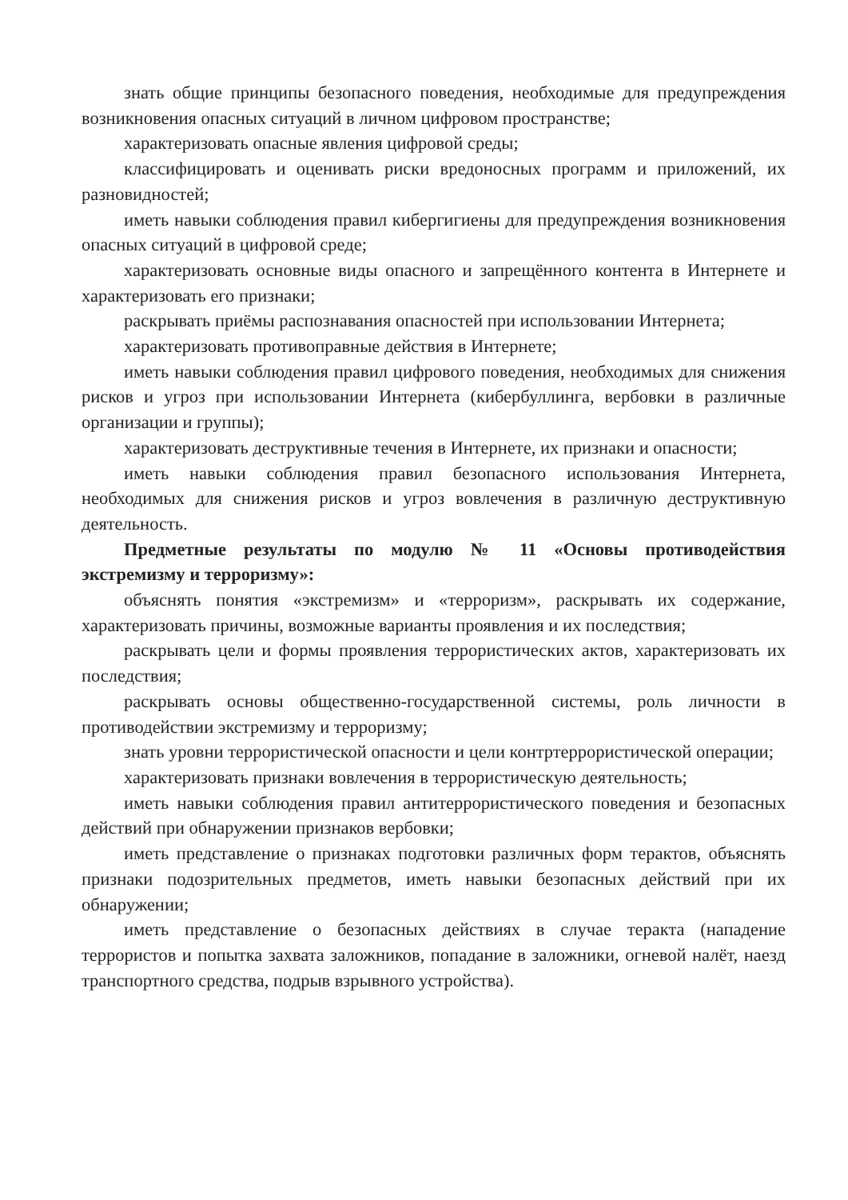знать общие принципы безопасного поведения, необходимые для предупреждения возникновения опасных ситуаций в личном цифровом пространстве;
характеризовать опасные явления цифровой среды;
классифицировать и оценивать риски вредоносных программ и приложений, их разновидностей;
иметь навыки соблюдения правил кибергигиены для предупреждения возникновения опасных ситуаций в цифровой среде;
характеризовать основные виды опасного и запрещённого контента в Интернете и характеризовать его признаки;
раскрывать приёмы распознавания опасностей при использовании Интернета;
характеризовать противоправные действия в Интернете;
иметь навыки соблюдения правил цифрового поведения, необходимых для снижения рисков и угроз при использовании Интернета (кибербуллинга, вербовки в различные организации и группы);
характеризовать деструктивные течения в Интернете, их признаки и опасности;
иметь навыки соблюдения правил безопасного использования Интернета, необходимых для снижения рисков и угроз вовлечения в различную деструктивную деятельность.
Предметные результаты по модулю № 11 «Основы противодействия экстремизму и терроризму»:
объяснять понятия «экстремизм» и «терроризм», раскрывать их содержание, характеризовать причины, возможные варианты проявления и их последствия;
раскрывать цели и формы проявления террористических актов, характеризовать их последствия;
раскрывать основы общественно-государственной системы, роль личности в противодействии экстремизму и терроризму;
знать уровни террористической опасности и цели контртеррористической операции;
характеризовать признаки вовлечения в террористическую деятельность;
иметь навыки соблюдения правил антитеррористического поведения и безопасных действий при обнаружении признаков вербовки;
иметь представление о признаках подготовки различных форм терактов, объяснять признаки подозрительных предметов, иметь навыки безопасных действий при их обнаружении;
иметь представление о безопасных действиях в случае теракта (нападение террористов и попытка захвата заложников, попадание в заложники, огневой налёт, наезд транспортного средства, подрыв взрывного устройства).